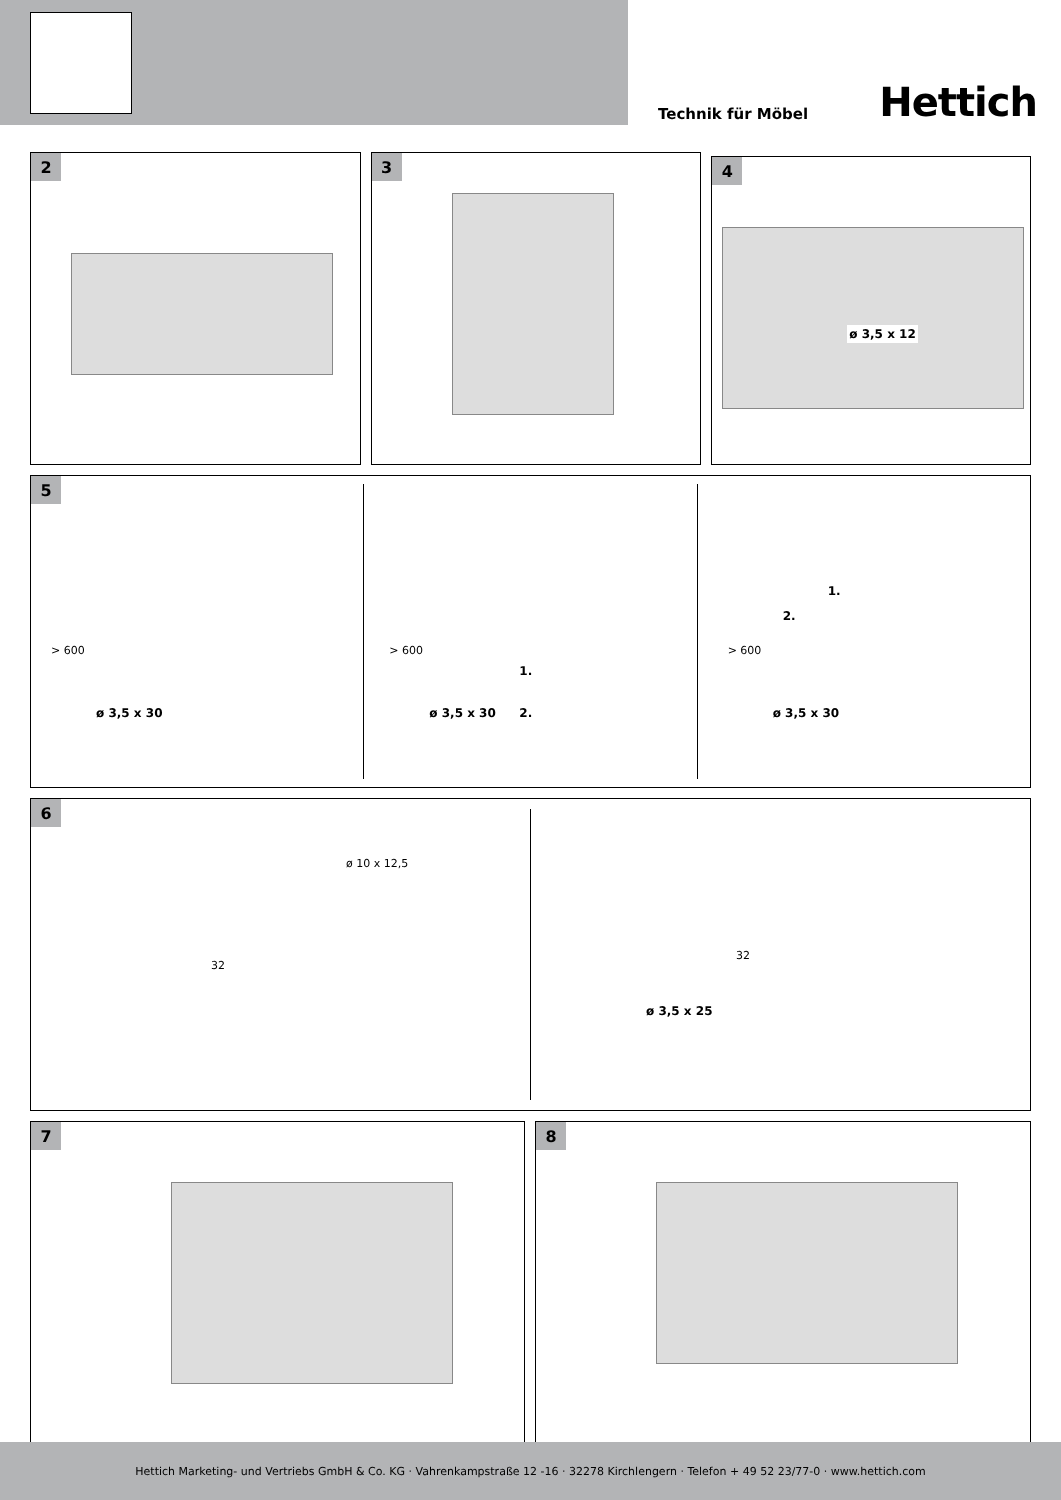Technik für Möbel Hettich
2 3
4
ø 3,5 x 12
5
> 600
ø 3,5 x 30
> 600
ø 3,5 x 30
1.
2.
1.
2.
> 600
ø 3,5 x 30
6
ø 10 x 12,5
32
32
ø 3,5 x 25
7 8
Hettich Marketing- und Vertriebs GmbH & Co. KG · Vahrenkampstraße 12 -16 · 32278 Kirchlengern · Telefon + 49 52 23/77-0 · www.hettich.com